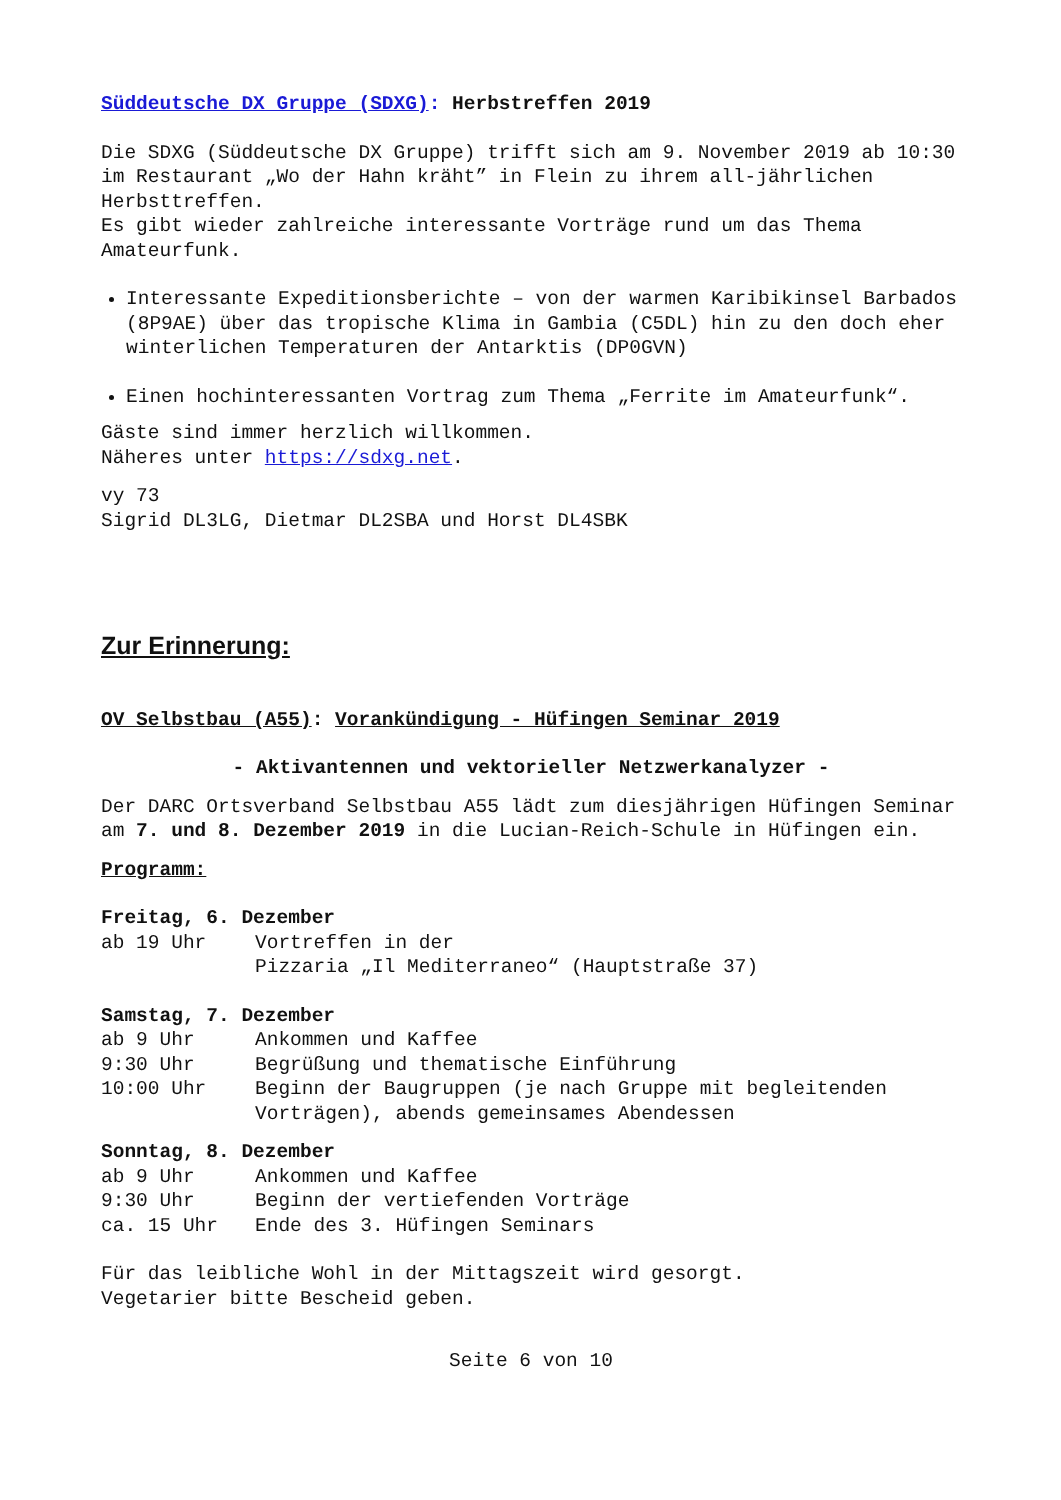Süddeutsche DX Gruppe (SDXG): Herbstreffen 2019
Die SDXG (Süddeutsche DX Gruppe) trifft sich am 9. November 2019 ab 10:30 im Restaurant „Wo der Hahn kräht” in Flein zu ihrem all-jährlichen Herbsttreffen.
Es gibt wieder zahlreiche interessante Vorträge rund um das Thema Amateurfunk.
Interessante Expeditionsberichte – von der warmen Karibikinsel Barbados (8P9AE) über das tropische Klima in Gambia (C5DL) hin zu den doch eher winterlichen Temperaturen der Antarktis (DP0GVN)
Einen hochinteressanten Vortrag zum Thema „Ferrite im Amateurfunk“.
Gäste sind immer herzlich willkommen.
Näheres unter https://sdxg.net.
vy 73
Sigrid DL3LG, Dietmar DL2SBA und Horst DL4SBK
Zur Erinnerung:
OV Selbstbau (A55): Vorankündigung - Hüfingen Seminar 2019
- Aktivantennen und vektorieller Netzwerkanalyzer -
Der DARC Ortsverband Selbstbau A55 lädt zum diesjährigen Hüfingen Seminar am 7. und 8. Dezember 2019 in die Lucian-Reich-Schule in Hüfingen ein.
Programm:
Freitag, 6. Dezember
| ab 19 Uhr | Vortreffen in der Pizzaria „Il Mediterraneo“ (Hauptstraße 37) |
Samstag, 7. Dezember
| ab 9 Uhr | Ankommen und Kaffee |
| 9:30 Uhr | Begrüßung und thematische Einführung |
| 10:00 Uhr | Beginn der Baugruppen (je nach Gruppe mit begleitenden Vorträgen), abends gemeinsames Abendessen |
Sonntag, 8. Dezember
| ab 9 Uhr | Ankommen und Kaffee |
| 9:30 Uhr | Beginn der vertiefenden Vorträge |
| ca. 15 Uhr | Ende des 3. Hüfingen Seminars |
Für das leibliche Wohl in der Mittagszeit wird gesorgt.
Vegetarier bitte Bescheid geben.
Seite 6 von 10